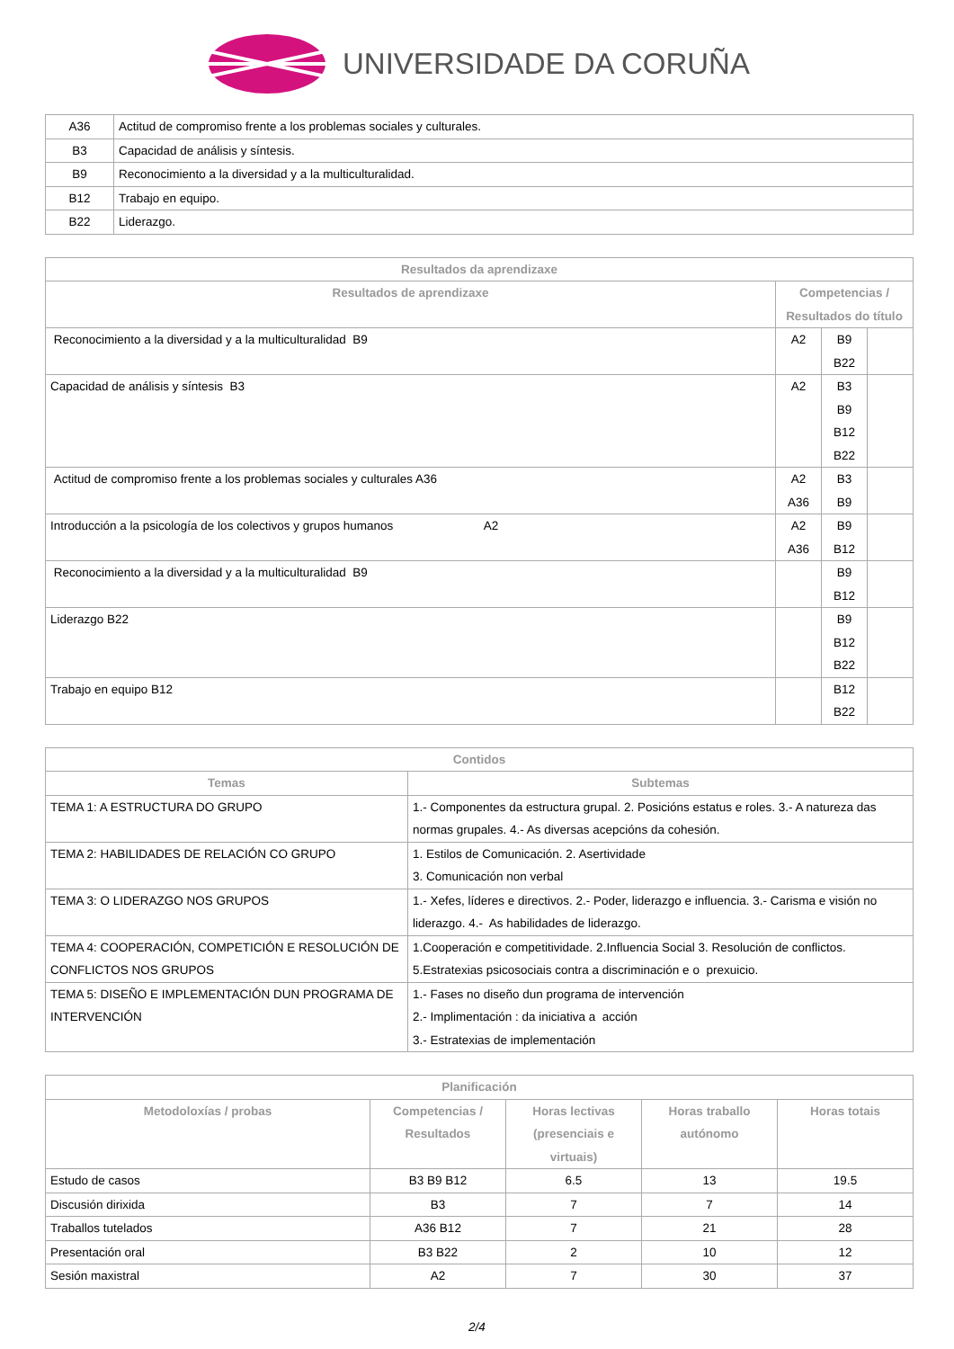UNIVERSIDADE DA CORUÑA
| A36 | Actitud de compromiso frente a los problemas sociales y culturales. |
| B3 | Capacidad de análisis y síntesis. |
| B9 | Reconocimiento a la diversidad y a la multiculturalidad. |
| B12 | Trabajo en equipo. |
| B22 | Liderazgo. |
| Resultados da aprendizaxe | | | |
| --- | --- | --- | --- |
| Resultados de aprendizaxe | Competencias / Resultados do título | | |
| Reconocimiento a la diversidad y a la multiculturalidad B9 | A2 | B9 B22 | |
| Capacidad de análisis y síntesis B3 | A2 | B3 B9 B12 B22 | |
| Actitud de compromiso frente a los problemas sociales y culturales A36 | A2 A36 | B3 B9 | |
| Introducción a la psicología de los colectivos y grupos humanos A2 | A2 A36 | B9 B12 | |
| Reconocimiento a la diversidad y a la multiculturalidad B9 | | B9 B12 | |
| Liderazgo B22 | | B9 B12 B22 | |
| Trabajo en equipo B12 | | B12 B22 | |
| Contidos | |
| --- | --- |
| Temas | Subtemas |
| TEMA 1: A ESTRUCTURA DO GRUPO | 1.- Componentes da estructura grupal. 2. Posicións estatus e roles. 3.- A natureza das normas grupales. 4.- As diversas acepcións da cohesión. |
| TEMA 2: HABILIDADES DE RELACIÓN CO GRUPO | 1. Estilos de Comunicación. 2. Asertividade 3. Comunicación non verbal |
| TEMA 3: O LIDERAZGO NOS GRUPOS | 1.- Xefes, líderes e directivos. 2.- Poder, liderazgo e influencia. 3.- Carisma e visión no liderazgo. 4.- As habilidades de liderazgo. |
| TEMA 4: COOPERACIÓN, COMPETICIÓN E RESOLUCIÓN DE CONFLICTOS NOS GRUPOS | 1.Cooperación e competitividade. 2.Influencia Social 3. Resolución de conflictos. 5.Estratexias psicosociais contra a discriminación e o prexuicio. |
| TEMA 5: DISEÑO E IMPLEMENTACIÓN DUN PROGRAMA DE INTERVENCIÓN | 1.- Fases no diseño dun programa de intervención 2.- Implimentación : da iniciativa a acción 3.- Estratexias de implementación |
| Planificación | | | | |
| --- | --- | --- | --- | --- |
| Metodoloxías / probas | Competencias / Resultados | Horas lectivas (presenciais e virtuais) | Horas traballo autónomo | Horas totais |
| Estudo de casos | B3 B9 B12 | 6.5 | 13 | 19.5 |
| Discusión dirixida | B3 | 7 | 7 | 14 |
| Traballos tutelados | A36 B12 | 7 | 21 | 28 |
| Presentación oral | B3 B22 | 2 | 10 | 12 |
| Sesión maxistral | A2 | 7 | 30 | 37 |
2/4